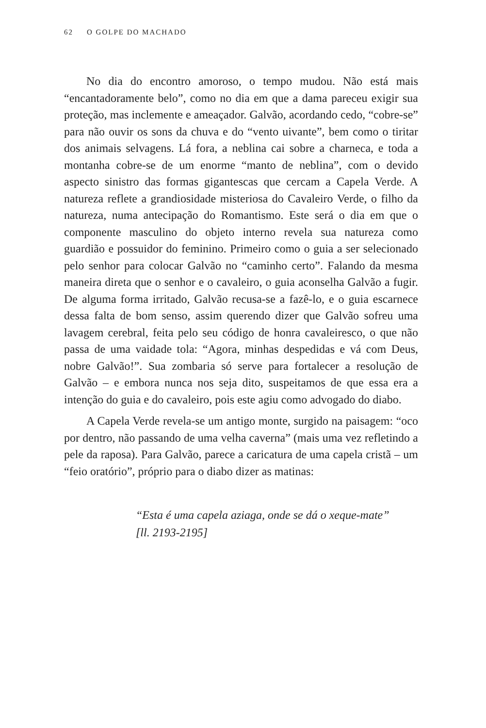62 O GOLPE DO MACHADO
No dia do encontro amoroso, o tempo mudou. Não está mais “encantadoramente belo”, como no dia em que a dama pareceu exigir sua proteção, mas inclemente e ameaçador. Galvão, acordando cedo, “cobre-se” para não ouvir os sons da chuva e do “vento uivante”, bem como o tiritar dos animais selvagens. Lá fora, a neblina cai sobre a charneca, e toda a montanha cobre-se de um enorme “manto de neblina”, com o devido aspecto sinistro das formas gigantescas que cercam a Capela Verde. A natureza reflete a grandiosidade misteriosa do Cavaleiro Verde, o filho da natureza, numa antecipação do Romantismo. Este será o dia em que o componente masculino do objeto interno revela sua natureza como guardião e possuidor do feminino. Primeiro como o guia a ser selecionado pelo senhor para colocar Galvão no “caminho certo”. Falando da mesma maneira direta que o senhor e o cavaleiro, o guia aconselha Galvão a fugir. De alguma forma irritado, Galvão recusa-se a fazê-lo, e o guia escarnece dessa falta de bom senso, assim querendo dizer que Galvão sofreu uma lavagem cerebral, feita pelo seu código de honra cavaleiresco, o que não passa de uma vaidade tola: “Agora, minhas despedidas e vá com Deus, nobre Galvão!”. Sua zombaria só serve para fortalecer a resolução de Galvão – e embora nunca nos seja dito, suspeitamos de que essa era a intenção do guia e do cavaleiro, pois este agiu como advogado do diabo.
A Capela Verde revela-se um antigo monte, surgido na paisagem: “oco por dentro, não passando de uma velha caverna” (mais uma vez refletindo a pele da raposa). Para Galvão, parece a caricatura de uma capela cristã – um “feio oratório”, próprio para o diabo dizer as matinas:
“Esta é uma capela aziaga, onde se dá o xeque-mate”
[ll. 2193-2195]